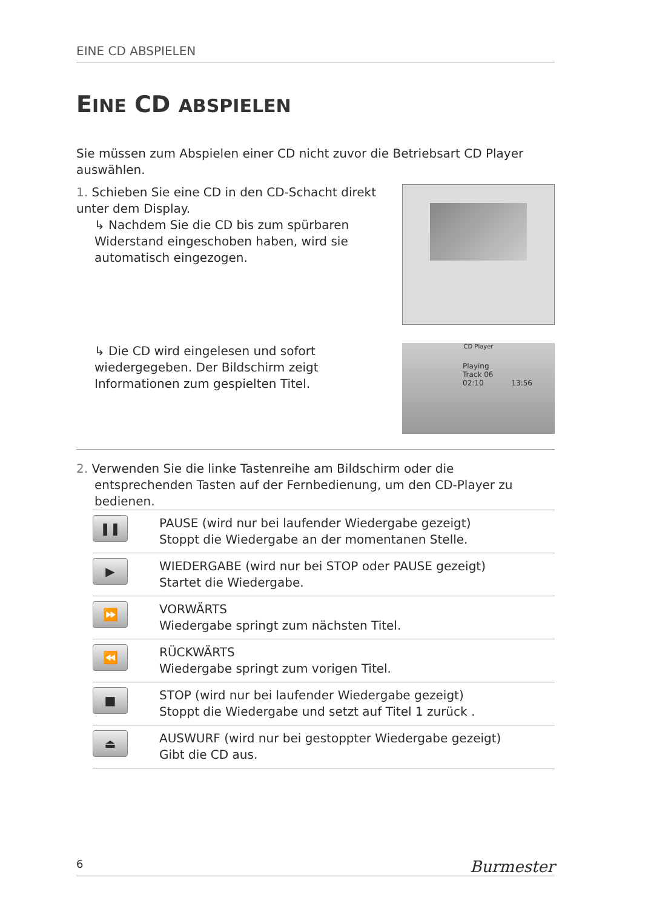EINE CD ABSPIELEN
EINE CD ABSPIELEN
Sie müssen zum Abspielen einer CD nicht zuvor die Betriebsart CD Player auswählen.
1. Schieben Sie eine CD in den CD-Schacht direkt unter dem Display.
↳ Nachdem Sie die CD bis zum spürbaren Widerstand eingeschoben haben, wird sie automatisch eingezogen.
↳ Die CD wird eingelesen und sofort wiedergegeben. Der Bildschirm zeigt Informationen zum gespielten Titel.
CD Player
Playing
Track 06
02:10 13:56
2. Verwenden Sie die linke Tastenreihe am Bildschirm oder die entsprechenden Tasten auf der Fernbedienung, um den CD-Player zu bedienen.
| ❚❚ | PAUSE (wird nur bei laufender Wiedergabe gezeigt) Stoppt die Wiedergabe an der momentanen Stelle. |
| ▶ | WIEDERGABE (wird nur bei STOP oder PAUSE gezeigt) Startet die Wiedergabe. |
| ⏩ | VORWÄRTS Wiedergabe springt zum nächsten Titel. |
| ⏪ | RÜCKWÄRTS Wiedergabe springt zum vorigen Titel. |
| ■ | STOP (wird nur bei laufender Wiedergabe gezeigt) Stoppt die Wiedergabe und setzt auf Titel 1 zurück . |
| ⏏ | AUSWURF (wird nur bei gestoppter Wiedergabe gezeigt) Gibt die CD aus. |
6 Burmester